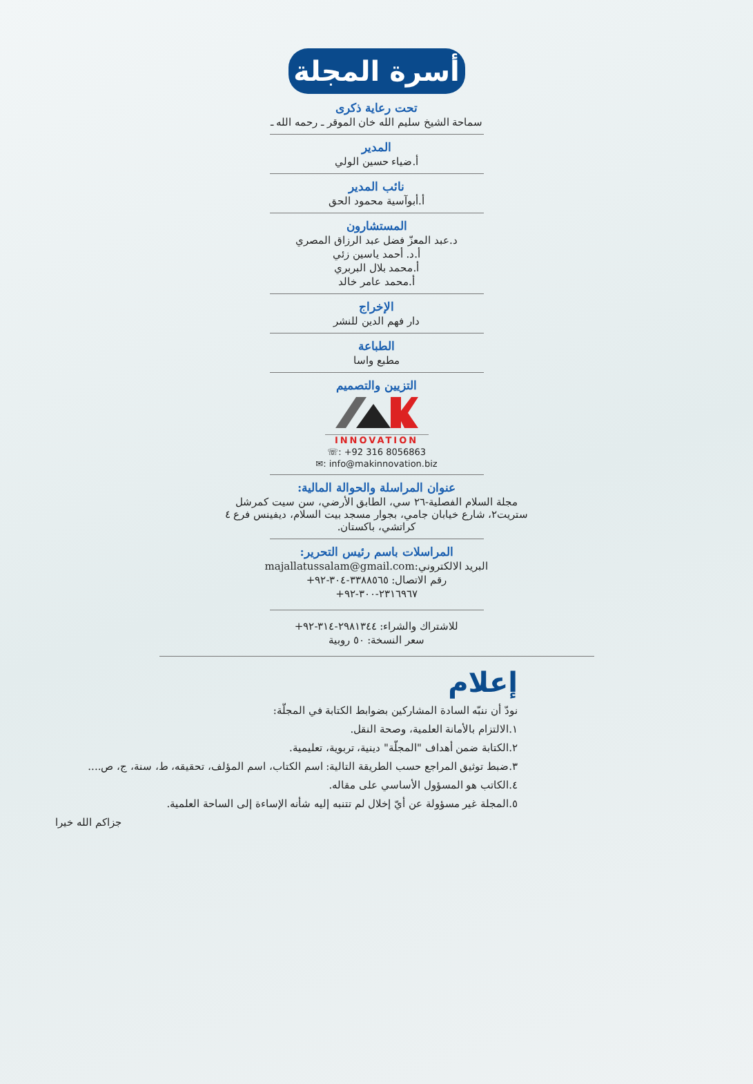أسرة المجلة
تحت رعاية ذكرى
سماحة الشيخ سليم الله خان الموقر ـ رحمه الله ـ
المدير
أ.ضياء حسين الولي
نائب المدير
أ.أبوآسية محمود الحق
المستشارون
د.عبد المعزّ فضل عبد الرزاق المصري
أ.د. أحمد ياسين زئي
أ.محمد بلال البربري
أ.محمد عامر خالد
الإخراج
دار فهم الدين للنشر
الطباعة
مطبع واسا
التزيين والتصميم
INNOVATION
☏: +92 316 8056863
✉: info@makinnovation.biz
عنوان المراسلة والحوالة المالية:
مجلة السلام الفصلية-٢٦ سي، الطابق الأرضي، سن سيت كمرشل ستريت٢، شارع خيابان جامي، بجوار مسجد بيت السلام، ديفينس فرع ٤ كراتشي، باكستان.
المراسلات باسم رئيس التحرير:
البريد الالكتروني:majallatussalam@gmail.com
رقم الاتصال: ٣٣٨٨٥٦٥-٣٠٤-٩٢+
٢٣١٦٩٦٧-٣٠٠-٩٢+
للاشتراك والشراء: ٢٩٨١٣٤٤-٣١٤-٩٢+
سعر النسخة: ٥٠ روبية
إعلام
نودّ أن ننبّه السادة المشاركين بضوابط الكتابة في المجلّة:
١.الالتزام بالأمانة العلمية، وصحة النقل.
٢.الكتابة ضمن أهداف "المجلّة" دينية، تربوية، تعليمية.
٣.ضبط توثيق المراجع حسب الطريقة التالية: اسم الكتاب، اسم المؤلف، تحقيقه، ط، سنة، ج، ص....
٤.الكاتب هو المسؤول الأساسي على مقاله.
٥.المجلة غير مسؤولة عن أيّ إخلال لم تتنبه إليه شأنه الإساءة إلى الساحة العلمية.
جزاكم الله خيرا